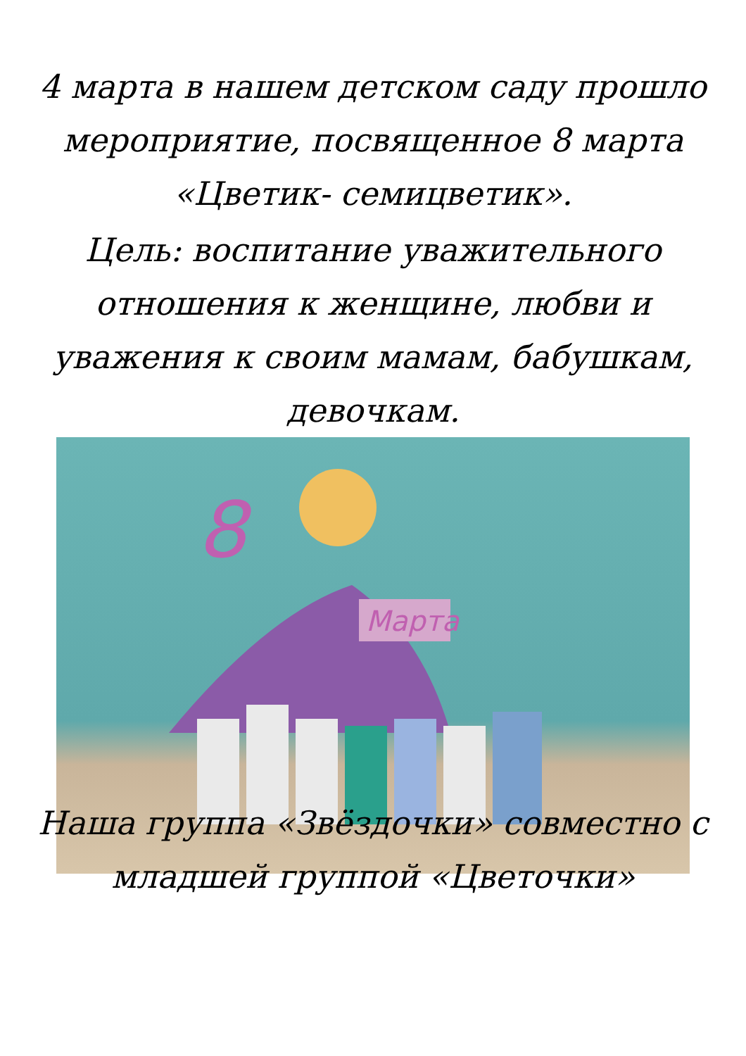4 марта в нашем детском саду прошло
мероприятие, посвященное 8 марта
«Цветик- семицветик».
Цель: воспитание уважительного
отношения к женщине, любви и
уважения к своим мамам, бабушкам,
девочкам.
Марта
8
Наша группа «Звёздочки» совместно с
младшей группой «Цветочки»